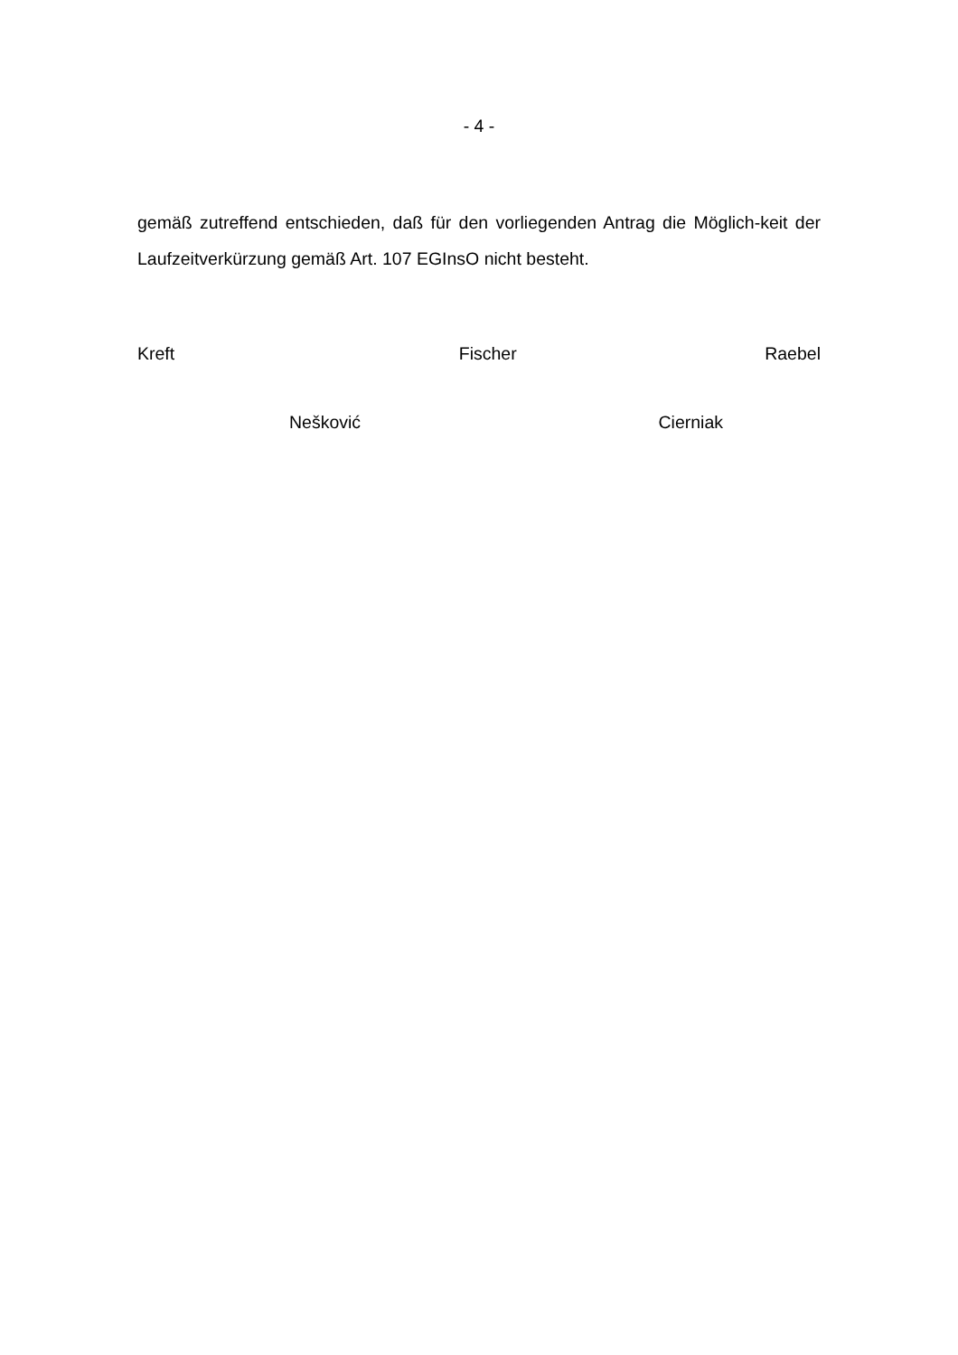- 4 -
gemäß zutreffend entschieden, daß für den vorliegenden Antrag die Möglich-keit der Laufzeitverkürzung gemäß Art. 107 EGInsO nicht besteht.
Kreft Fischer Raebel
Nešković Cierniak